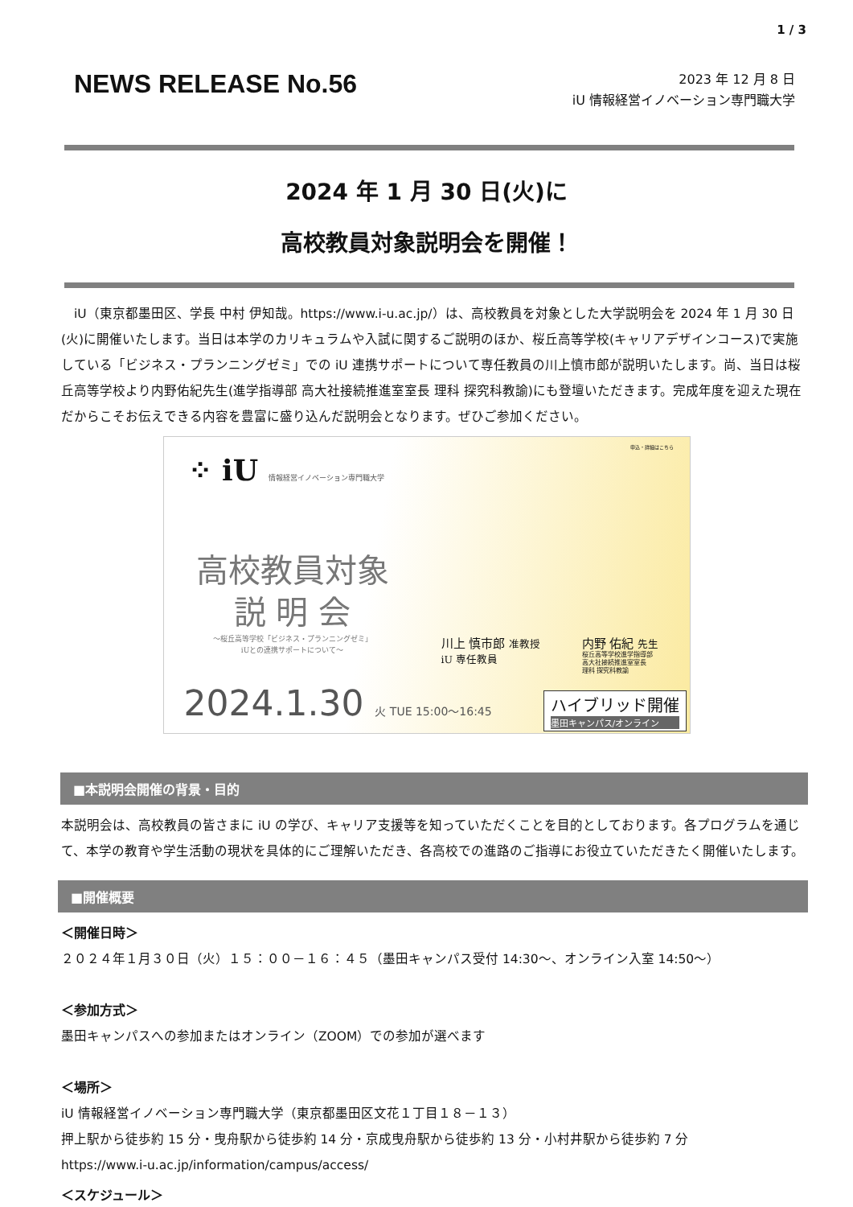1 / 3
NEWS RELEASE No.56
2023 年 12 月 8 日
iU 情報経営イノベーション専門職大学
2024 年 1 月 30 日(火)に
高校教員対象説明会を開催！
　iU（東京都墨田区、学長 中村 伊知哉。https://www.i-u.ac.jp/）は、高校教員を対象とした大学説明会を 2024 年 1 月 30 日(火)に開催いたします。当日は本学のカリキュラムや入試に関するご説明のほか、桜丘高等学校(キャリアデザインコース)で実施している「ビジネス・プランニングゼミ」での iU 連携サポートについて専任教員の川上慎市郎が説明いたします。尚、当日は桜丘高等学校より内野佑紀先生(進学指導部 高大社接続推進室室長 理科 探究科教諭)にも登壇いただきます。完成年度を迎えた現在だからこそお伝えできる内容を豊富に盛り込んだ説明会となります。ぜひご参加ください。
⁘ iU 情報経営イノベーション専門職大学
申込・詳細はこちら
高校教員対象
説 明 会
～桜丘高等学校「ビジネス・プランニングゼミ」
iUとの連携サポートについて～
川上 慎市郎 准教授
iU 専任教員
内野 佑紀 先生
桜丘高等学校進学指導部
高大社接続推進室室長
理科 探究科教諭
2024.1.30 火 TUE 15:00～16:45
ハイブリッド開催
墨田キャンパス/オンライン
■本説明会開催の背景・目的
本説明会は、高校教員の皆さまに iU の学び、キャリア支援等を知っていただくことを目的としております。各プログラムを通じて、本学の教育や学生活動の現状を具体的にご理解いただき、各高校での進路のご指導にお役立ていただきたく開催いたします。
■開催概要
＜開催日時＞
２０２４年１月３０日（火）１５：００－１６：４５（墨田キャンパス受付 14:30～、オンライン入室 14:50～）
＜参加方式＞
墨田キャンパスへの参加またはオンライン（ZOOM）での参加が選べます
＜場所＞
iU 情報経営イノベーション専門職大学（東京都墨田区文花１丁目１８－１３）
押上駅から徒歩約 15 分・曳舟駅から徒歩約 14 分・京成曳舟駅から徒歩約 13 分・小村井駅から徒歩約 7 分
https://www.i-u.ac.jp/information/campus/access/
＜スケジュール＞